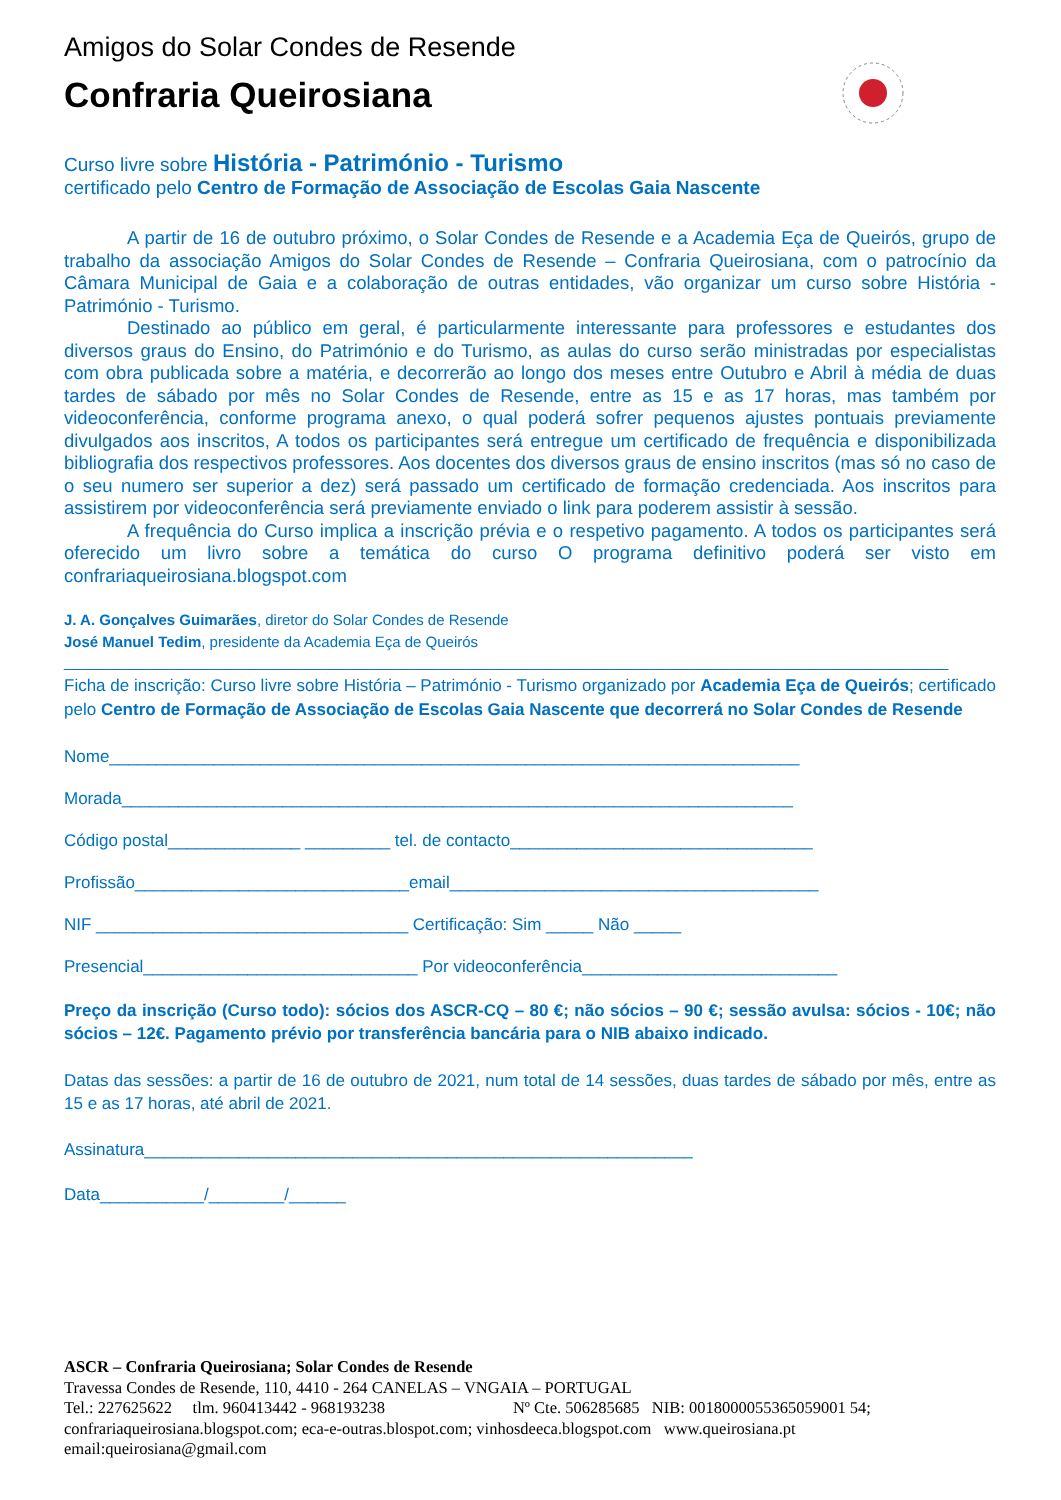Amigos do Solar Condes de Resende
Confraria Queirosiana
Curso livre sobre História - Património - Turismo
certificado pelo Centro de Formação de Associação de Escolas Gaia Nascente
A partir de 16 de outubro próximo, o Solar Condes de Resende e a Academia Eça de Queirós, grupo de trabalho da associação Amigos do Solar Condes de Resende – Confraria Queirosiana, com o patrocínio da Câmara Municipal de Gaia e a colaboração de outras entidades, vão organizar um curso sobre História - Património - Turismo.
Destinado ao público em geral, é particularmente interessante para professores e estudantes dos diversos graus do Ensino, do Património e do Turismo, as aulas do curso serão ministradas por especialistas com obra publicada sobre a matéria, e decorrerão ao longo dos meses entre Outubro e Abril à média de duas tardes de sábado por mês no Solar Condes de Resende, entre as 15 e as 17 horas, mas também por videoconferência, conforme programa anexo, o qual poderá sofrer pequenos ajustes pontuais previamente divulgados aos inscritos, A todos os participantes será entregue um certificado de frequência e disponibilizada bibliografia dos respectivos professores. Aos docentes dos diversos graus de ensino inscritos (mas só no caso de o seu numero ser superior a dez) será passado um certificado de formação credenciada. Aos inscritos para assistirem por videoconferência será previamente enviado o link para poderem assistir à sessão.
A frequência do Curso implica a inscrição prévia e o respetivo pagamento. A todos os participantes será oferecido um livro sobre a temática do curso O programa definitivo poderá ser visto em confrariaqueirosiana.blogspot.com
J. A. Gonçalves Guimarães, diretor do Solar Condes de Resende
José Manuel Tedim, presidente da Academia Eça de Queirós
__________________________________________________________________________________________________________
Ficha de inscrição: Curso livre sobre História – Património - Turismo organizado por Academia Eça de Queirós; certificado pelo Centro de Formação de Associação de Escolas Gaia Nascente que decorrerá no Solar Condes de Resende
Nome_________________________________________________________________________
Morada_______________________________________________________________________
Código postal______________ _________ tel. de contacto________________________________
Profissão_____________________________email_______________________________________
NIF _________________________________ Certificação: Sim _____ Não _____
Presencial_____________________________ Por videoconferência___________________________
Preço da inscrição (Curso todo): sócios dos ASCR-CQ – 80 €; não sócios – 90 €; sessão avulsa: sócios - 10€; não sócios – 12€. Pagamento prévio por transferência bancária para o NIB abaixo indicado.
Datas das sessões: a partir de 16 de outubro de 2021, num total de 14 sessões, duas tardes de sábado por mês, entre as 15 e as 17 horas, até abril de 2021.
Assinatura__________________________________________________________
Data___________/________/______
ASCR – Confraria Queirosiana; Solar Condes de Resende
Travessa Condes de Resende, 110, 4410 - 264 CANELAS – VNGAIA – PORTUGAL
Tel.: 227625622 tlm. 960413442 - 968193238 Nº Cte. 506285685 NIB: 0018000055365059001 54;
confrariaqueirosiana.blogspot.com; eca-e-outras.blospot.com; vinhosdeeca.blogspot.com www.queirosiana.pt
email:queirosiana@gmail.com